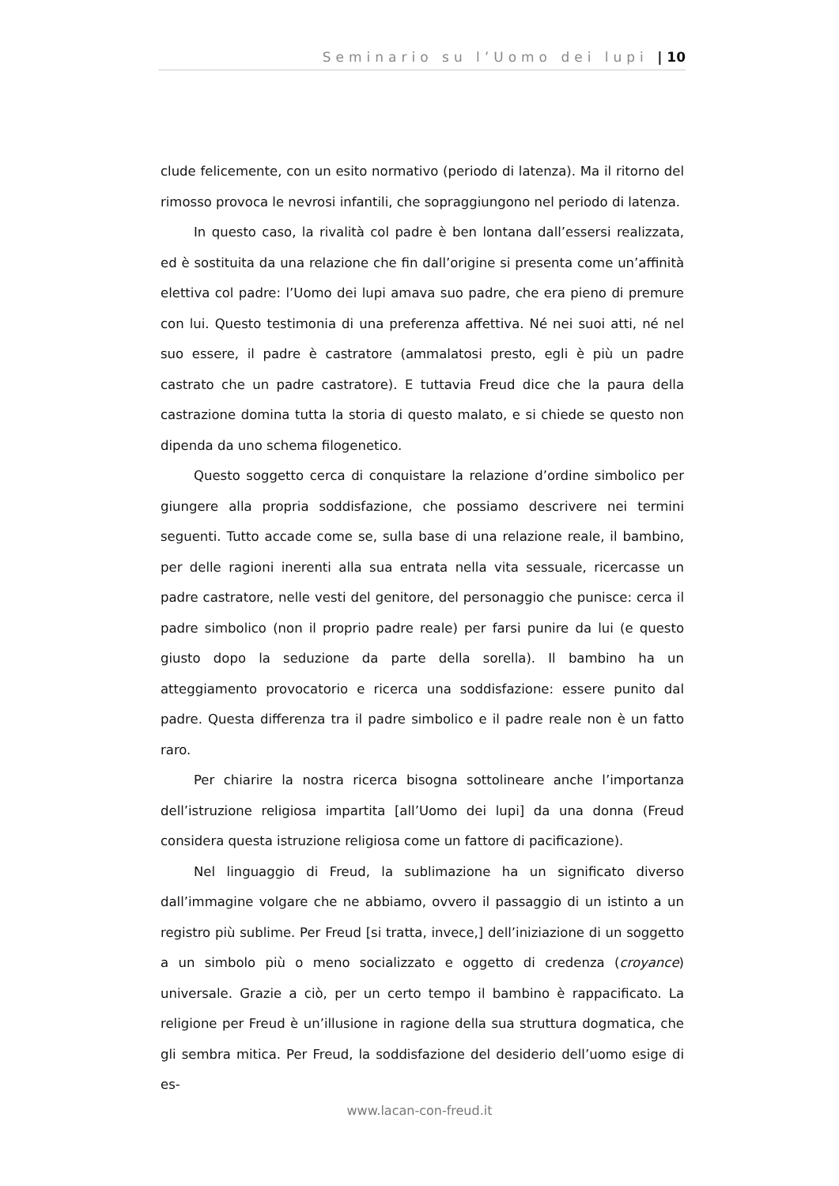Seminario su l’Uomo dei lupi | 10
clude felicemente, con un esito normativo (periodo di latenza). Ma il ritorno del rimosso provoca le nevrosi infantili, che sopraggiungono nel periodo di latenza.
In questo caso, la rivalità col padre è ben lontana dall’essersi realizzata, ed è sostituita da una relazione che fin dall’origine si presenta come un’affinità elettiva col padre: l’Uomo dei lupi amava suo padre, che era pieno di premure con lui. Questo testimonia di una preferenza affettiva. Né nei suoi atti, né nel suo essere, il padre è castratore (ammalatosi presto, egli è più un padre castrato che un padre castratore). E tuttavia Freud dice che la paura della castrazione domina tutta la storia di questo malato, e si chiede se questo non dipenda da uno schema filogenetico.
Questo soggetto cerca di conquistare la relazione d’ordine simbolico per giungere alla propria soddisfazione, che possiamo descrivere nei termini seguenti. Tutto accade come se, sulla base di una relazione reale, il bambino, per delle ragioni inerenti alla sua entrata nella vita sessuale, ricercasse un padre castratore, nelle vesti del genitore, del personaggio che punisce: cerca il padre simbolico (non il proprio padre reale) per farsi punire da lui (e questo giusto dopo la seduzione da parte della sorella). Il bambino ha un atteggiamento provocatorio e ricerca una soddisfazione: essere punito dal padre. Questa differenza tra il padre simbolico e il padre reale non è un fatto raro.
Per chiarire la nostra ricerca bisogna sottolineare anche l’importanza dell’istruzione religiosa impartita [all’Uomo dei lupi] da una donna (Freud considera questa istruzione religiosa come un fattore di pacificazione).
Nel linguaggio di Freud, la sublimazione ha un significato diverso dall’immagine volgare che ne abbiamo, ovvero il passaggio di un istinto a un registro più sublime. Per Freud [si tratta, invece,] dell’iniziazione di un soggetto a un simbolo più o meno socializzato e oggetto di credenza (croyance) universale. Grazie a ciò, per un certo tempo il bambino è rappacificato. La religione per Freud è un’illusione in ragione della sua struttura dogmatica, che gli sembra mitica. Per Freud, la soddisfazione del desiderio dell’uomo esige di es-
www.lacan-con-freud.it